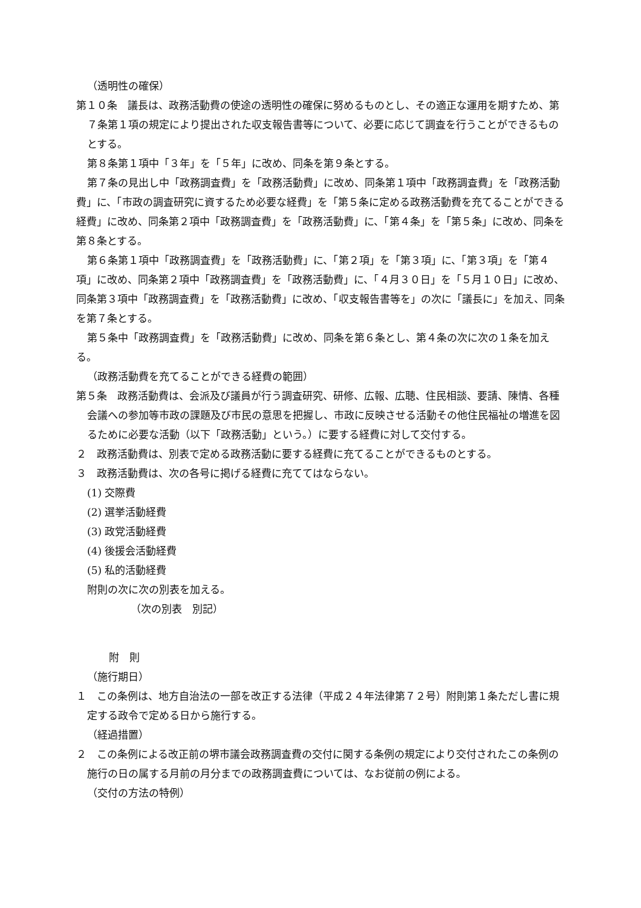（透明性の確保）
第１０条　議長は、政務活動費の使途の透明性の確保に努めるものとし、その適正な運用を期すため、第７条第１項の規定により提出された収支報告書等について、必要に応じて調査を行うことができるものとする。
第８条第１項中「３年」を「５年」に改め、同条を第９条とする。
第７条の見出し中「政務調査費」を「政務活動費」に改め、同条第１項中「政務調査費」を「政務活動費」に、「市政の調査研究に資するため必要な経費」を「第５条に定める政務活動費を充てることができる経費」に改め、同条第２項中「政務調査費」を「政務活動費」に、「第４条」を「第５条」に改め、同条を第８条とする。
第６条第１項中「政務調査費」を「政務活動費」に、「第２項」を「第３項」に、「第３項」を「第４項」に改め、同条第２項中「政務調査費」を「政務活動費」に、「４月３０日」を「５月１０日」に改め、同条第３項中「政務調査費」を「政務活動費」に改め、「収支報告書等を」の次に「議長に」を加え、同条を第７条とする。
第５条中「政務調査費」を「政務活動費」に改め、同条を第６条とし、第４条の次に次の１条を加える。
（政務活動費を充てることができる経費の範囲）
第５条　政務活動費は、会派及び議員が行う調査研究、研修、広報、広聴、住民相談、要請、陳情、各種会議への参加等市政の課題及び市民の意思を把握し、市政に反映させる活動その他住民福祉の増進を図るために必要な活動（以下「政務活動」という。）に要する経費に対して交付する。
２　政務活動費は、別表で定める政務活動に要する経費に充てることができるものとする。
３　政務活動費は、次の各号に掲げる経費に充ててはならない。
(1) 交際費
(2) 選挙活動経費
(3) 政党活動経費
(4) 後援会活動経費
(5) 私的活動経費
附則の次に次の別表を加える。
（次の別表　別記）
附　則
（施行期日）
１　この条例は、地方自治法の一部を改正する法律（平成２４年法律第７２号）附則第１条ただし書に規定する政令で定める日から施行する。
（経過措置）
２　この条例による改正前の堺市議会政務調査費の交付に関する条例の規定により交付されたこの条例の施行の日の属する月前の月分までの政務調査費については、なお従前の例による。
（交付の方法の特例）